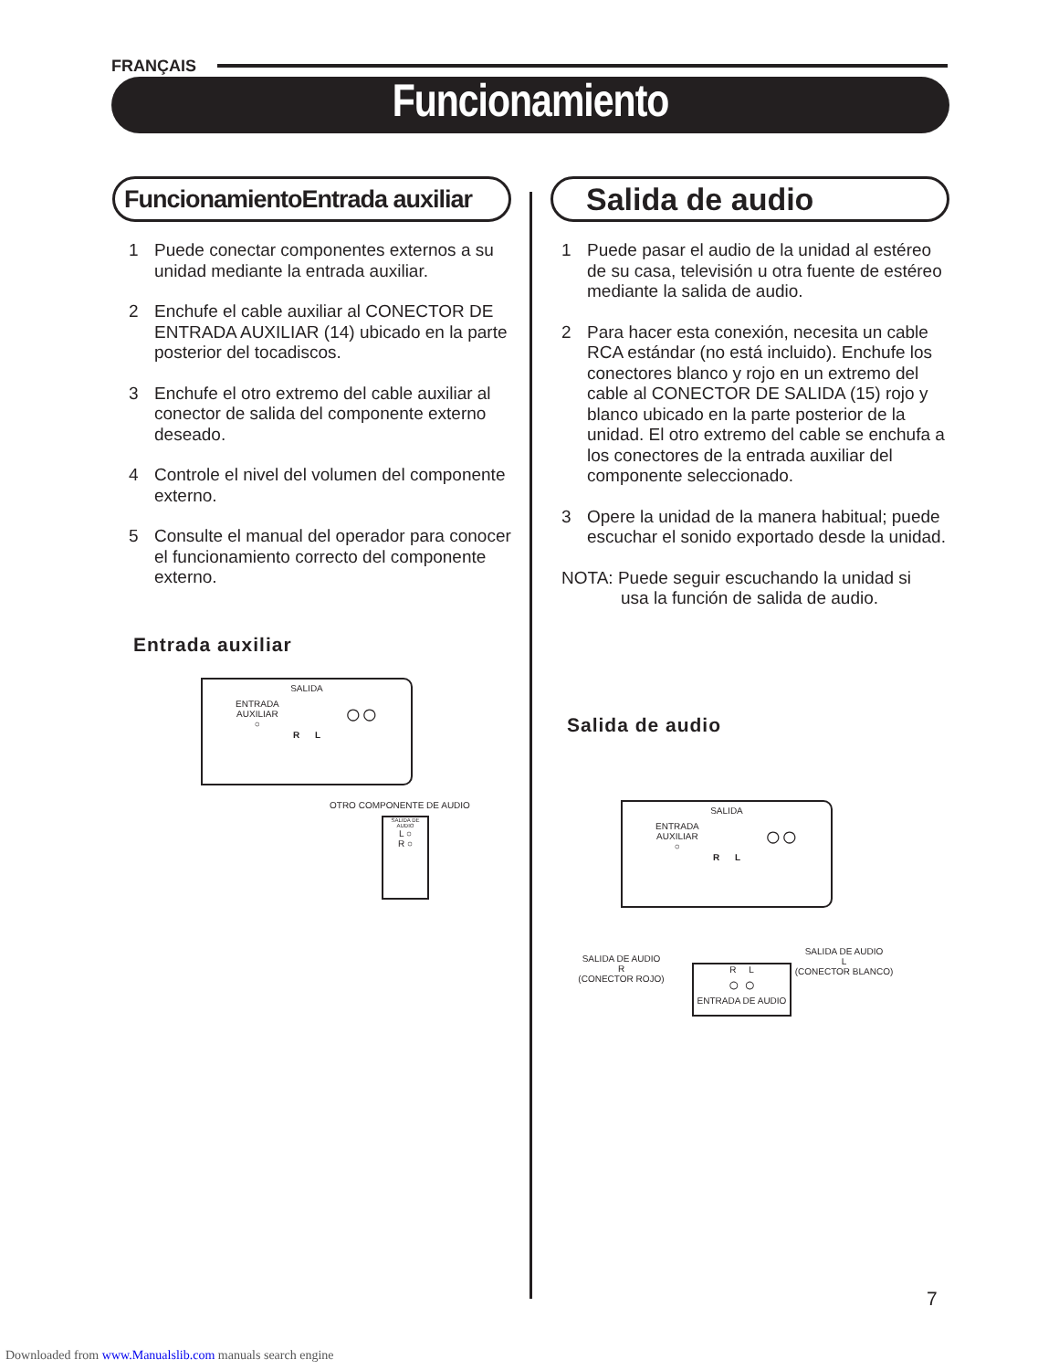FRANÇAIS
Funcionamiento
FuncionamientoEntrada auxiliar
1 Puede conectar componentes externos a su unidad mediante la entrada auxiliar.
2 Enchufe el cable auxiliar al CONECTOR DE ENTRADA AUXILIAR (14) ubicado en la parte posterior del tocadiscos.
3 Enchufe el otro extremo del cable auxiliar al conector de salida del componente externo deseado.
4 Controle el nivel del volumen del componente externo.
5 Consulte el manual del operador para conocer el funcionamiento correcto del componente externo.
Entrada auxiliar
SALIDA
ENTRADA
AUXILIAR
○ ○○
R L
OTRO COMPONENTE DE AUDIO
SALIDA DE AUDIO
L ○
R ○
Salida de audio
1 Puede pasar el audio de la unidad al estéreo de su casa, televisión u otra fuente de estéreo mediante la salida de audio.
2 Para hacer esta conexión, necesita un cable RCA estándar (no está incluido). Enchufe los conectores blanco y rojo en un extremo del cable al CONECTOR DE SALIDA (15) rojo y blanco ubicado en la parte posterior de la unidad. El otro extremo del cable se enchufa a los conectores de la entrada auxiliar del componente seleccionado.
3 Opere la unidad de la manera habitual; puede escuchar el sonido exportado desde la unidad.
NOTA: Puede seguir escuchando la unidad si
usa la función de salida de audio.
Salida de audio
SALIDA
ENTRADA
AUXILIAR
○ ○○
R L
SALIDA DE AUDIO
R
(CONECTOR ROJO)
R L
○ ○
ENTRADA DE AUDIO
SALIDA DE AUDIO
L
(CONECTOR BLANCO)
7
Downloaded from www.Manualslib.com manuals search engine